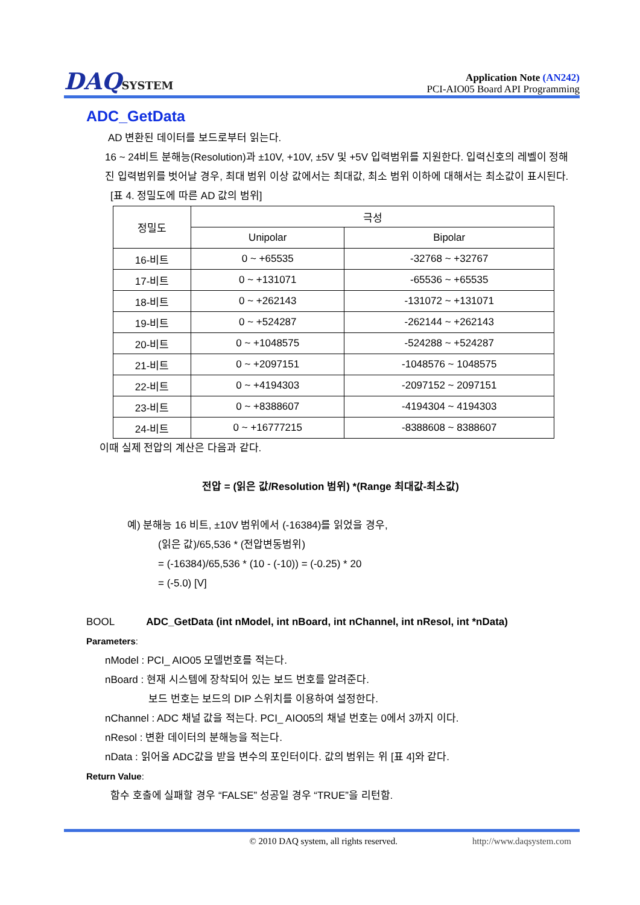DAQSYSTEM
Application Note (AN242)
PCI-AIO05 Board API Programming
ADC_GetData
AD 변환된 데이터를 보드로부터 읽는다.
16 ~ 24비트 분해능(Resolution)과 ±10V, +10V, ±5V 및 +5V 입력범위를 지원한다. 입력신호의 레벨이 정해진 입력범위를 벗어날 경우, 최대 범위 이상 값에서는 최대값, 최소 범위 이하에 대해서는 최소값이 표시된다.
[표 4. 정밀도에 따른 AD 값의 범위]
| 정밀도 | 극성 | |
| --- | --- | --- |
| | Unipolar | Bipolar |
| 16-비트 | 0 ~ +65535 | -32768 ~ +32767 |
| 17-비트 | 0 ~ +131071 | -65536 ~ +65535 |
| 18-비트 | 0 ~ +262143 | -131072 ~ +131071 |
| 19-비트 | 0 ~ +524287 | -262144 ~ +262143 |
| 20-비트 | 0 ~ +1048575 | -524288 ~ +524287 |
| 21-비트 | 0 ~ +2097151 | -1048576 ~ 1048575 |
| 22-비트 | 0 ~ +4194303 | -2097152 ~ 2097151 |
| 23-비트 | 0 ~ +8388607 | -4194304 ~ 4194303 |
| 24-비트 | 0 ~ +16777215 | -8388608 ~ 8388607 |
이때 실제 전압의 계산은 다음과 같다.
전압 = (읽은 값/Resolution 범위) *(Range 최대값-최소값)
예) 분해능 16 비트, ±10V 범위에서 (-16384)를 읽었을 경우,
(읽은 값)/65,536 * (전압변동범위)
= (-16384)/65,536 * (10 - (-10)) = (-0.25) * 20
= (-5.0) [V]
BOOL ADC_GetData (int nModel, int nBoard, int nChannel, int nResol, int *nData)
Parameters:
nModel : PCI_ AIO05 모델번호를 적는다.
nBoard : 현재 시스템에 장착되어 있는 보드 번호를 알려준다.
보드 번호는 보드의 DIP 스위치를 이용하여 설정한다.
nChannel : ADC 채널 값을 적는다. PCI_ AIO05의 채널 번호는 0에서 3까지 이다.
nResol : 변환 데이터의 분해능을 적는다.
nData : 읽어올 ADC값을 받을 변수의 포인터이다. 값의 범위는 위 [표 4]와 같다.
Return Value:
함수 호출에 실패할 경우 “FALSE” 성공일 경우 “TRUE”을 리턴함.
© 2010 DAQ system, all rights reserved. http://www.daqsystem.com